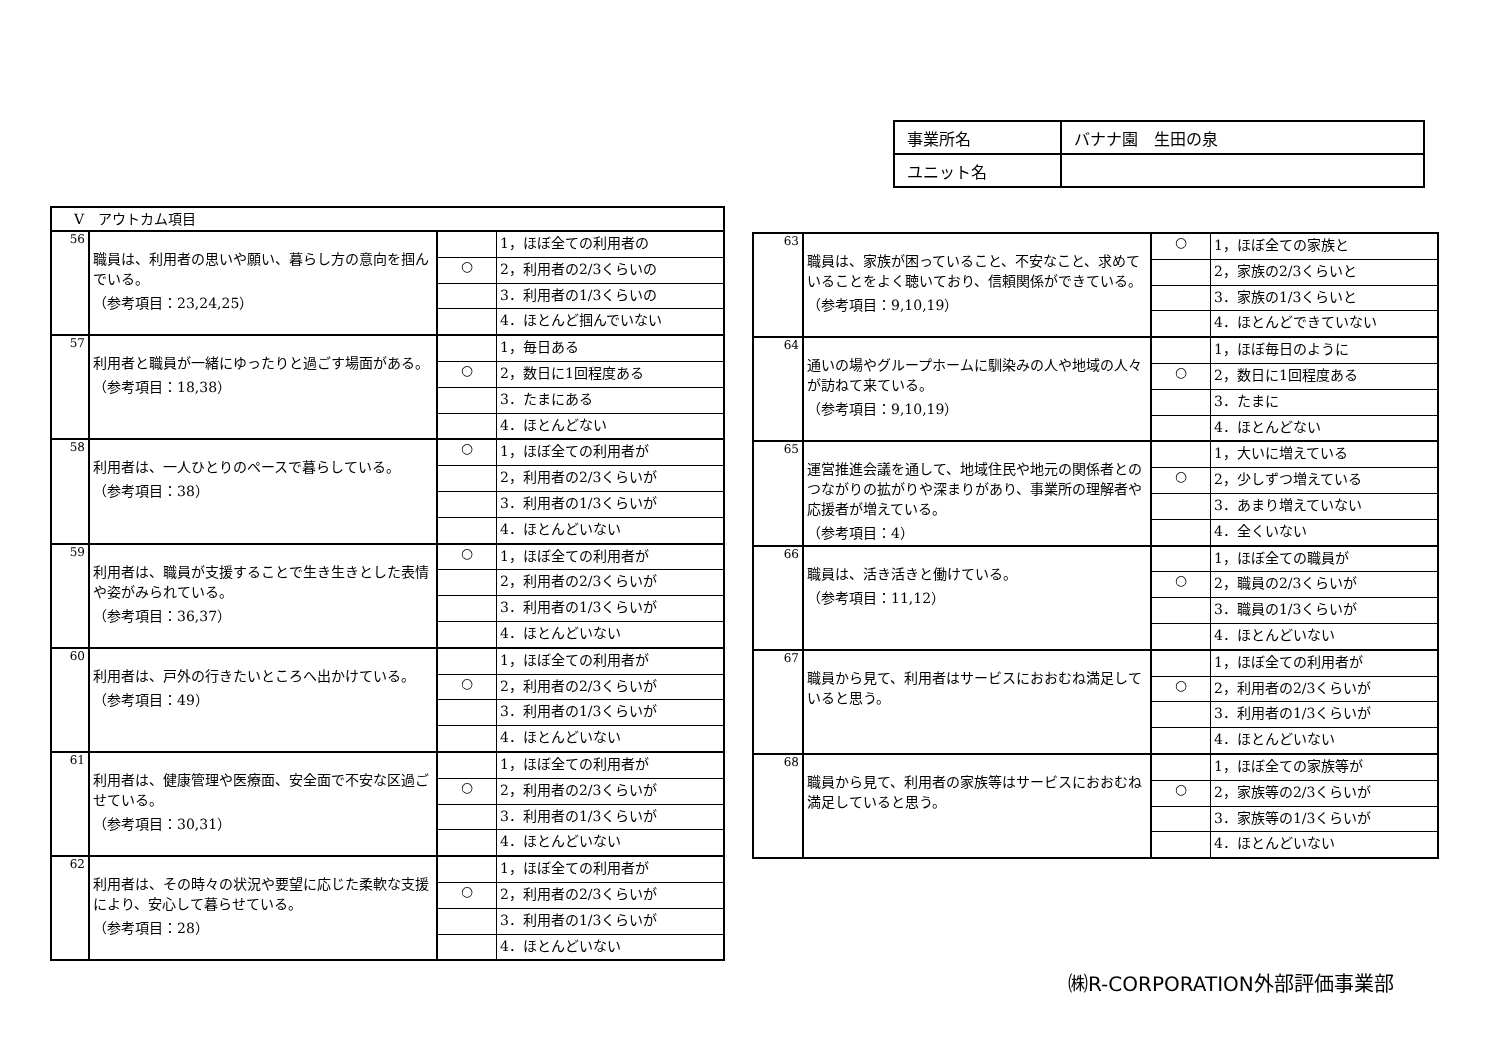| 事業所名 | バナナ園 生田の泉 |
| ユニット名 | |
| Ⅴ アウトカム項目 | | | |
| 56 | 職員は、利用者の思いや願い、暮らし方の意向を掴んでいる。 （参考項目：23,24,25） | | 1，ほぼ全ての利用者の |
| | | ○ | 2，利用者の2/3くらいの |
| | | | 3．利用者の1/3くらいの |
| | | | 4．ほとんど掴んでいない |
| 57 | 利用者と職員が一緒にゆったりと過ごす場面がある。 （参考項目：18,38） | | 1，毎日ある |
| | | ○ | 2，数日に1回程度ある |
| | | | 3．たまにある |
| | | | 4．ほとんどない |
| 58 | 利用者は、一人ひとりのペースで暮らしている。 （参考項目：38） | ○ | 1，ほぼ全ての利用者が |
| | | | 2，利用者の2/3くらいが |
| | | | 3．利用者の1/3くらいが |
| | | | 4．ほとんどいない |
| 59 | 利用者は、職員が支援することで生き生きとした表情や姿がみられている。 （参考項目：36,37） | ○ | 1，ほぼ全ての利用者が |
| | | | 2，利用者の2/3くらいが |
| | | | 3．利用者の1/3くらいが |
| | | | 4．ほとんどいない |
| 60 | 利用者は、戸外の行きたいところへ出かけている。 （参考項目：49） | | 1，ほぼ全ての利用者が |
| | | ○ | 2，利用者の2/3くらいが |
| | | | 3．利用者の1/3くらいが |
| | | | 4．ほとんどいない |
| 61 | 利用者は、健康管理や医療面、安全面で不安な区過ごせている。 （参考項目：30,31） | | 1，ほぼ全ての利用者が |
| | | ○ | 2，利用者の2/3くらいが |
| | | | 3．利用者の1/3くらいが |
| | | | 4．ほとんどいない |
| 62 | 利用者は、その時々の状況や要望に応じた柔軟な支援により、安心して暮らせている。 （参考項目：28） | | 1，ほぼ全ての利用者が |
| | | ○ | 2，利用者の2/3くらいが |
| | | | 3．利用者の1/3くらいが |
| | | | 4．ほとんどいない |
| 63 | 職員は、家族が困っていること、不安なこと、求めていることをよく聴いており、信頼関係ができている。 （参考項目：9,10,19） | ○ | 1，ほぼ全ての家族と |
| | | | 2，家族の2/3くらいと |
| | | | 3．家族の1/3くらいと |
| | | | 4．ほとんどできていない |
| 64 | 通いの場やグループホームに馴染みの人や地域の人々が訪ねて来ている。 （参考項目：9,10,19） | | 1，ほぼ毎日のように |
| | | ○ | 2，数日に1回程度ある |
| | | | 3．たまに |
| | | | 4．ほとんどない |
| 65 | 運営推進会議を通して、地域住民や地元の関係者とのつながりの拡がりや深まりがあり、事業所の理解者や応援者が増えている。 （参考項目：4） | | 1，大いに増えている |
| | | ○ | 2，少しずつ増えている |
| | | | 3．あまり増えていない |
| | | | 4．全くいない |
| 66 | 職員は、活き活きと働けている。 （参考項目：11,12） | | 1，ほぼ全ての職員が |
| | | ○ | 2，職員の2/3くらいが |
| | | | 3．職員の1/3くらいが |
| | | | 4．ほとんどいない |
| 67 | 職員から見て、利用者はサービスにおおむね満足していると思う。 | | 1，ほぼ全ての利用者が |
| | | ○ | 2，利用者の2/3くらいが |
| | | | 3．利用者の1/3くらいが |
| | | | 4．ほとんどいない |
| 68 | 職員から見て、利用者の家族等はサービスにおおむね満足していると思う。 | | 1，ほぼ全ての家族等が |
| | | ○ | 2，家族等の2/3くらいが |
| | | | 3．家族等の1/3くらいが |
| | | | 4．ほとんどいない |
㈱R-CORPORATION外部評価事業部